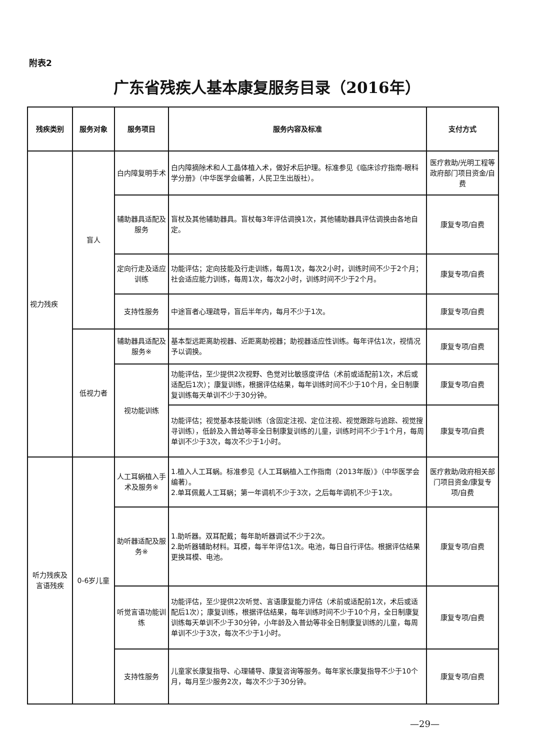附表2
广东省残疾人基本康复服务目录（2016年）
| 残疾类别 | 服务对象 | 服务项目 | 服务内容及标准 | 支付方式 |
| --- | --- | --- | --- | --- |
| 视力残疾 | 盲人 | 白内障复明手术 | 白内障摘除术和人工晶体植入术，做好术后护理。标准参见《临床诊疗指南-眼科学分册》（中华医学会编著，人民卫生出版社）。 | 医疗救助/光明工程等政府部门项目资金/自费 |
| | | 辅助器具适配及服务 | 盲杖及其他辅助器具。盲杖每3年评估调换1次，其他辅助器具评估调换由各地自定。 | 康复专项/自费 |
| | | 定向行走及适应训练 | 功能评估；定向技能及行走训练，每周1次，每次2小时，训练时间不少于2个月；社会适应能力训练，每周1次，每次2小时，训练时间不少于2个月。 | 康复专项/自费 |
| | | 支持性服务 | 中途盲者心理疏导，盲后半年内，每月不少于1次。 | 康复专项/自费 |
| | 低视力者 | 辅助器具适配及服务※ | 基本型远距离助视器、近距离助视器；助视器适应性训练。每年评估1次，视情况予以调换。 | 康复专项/自费 |
| | | 视功能训练 | 功能评估，至少提供2次视野、色觉对比敏感度评估（术前或适配前1次，术后或适配后1次）；康复训练，根据评估结果，每年训练时间不少于10个月，全日制康复训练每天单训不少于30分钟。 | 康复专项/自费 |
| | | | 功能评估；视觉基本技能训练（含固定注视、定位注视、视觉跟踪与追踪、视觉搜寻训练），低龄及入普幼等非全日制康复训练的儿童，训练时间不少于1个月，每周单训不少于3次，每次不少于1小时。 | 康复专项/自费 |
| 听力残疾及言语残疾 | 0-6岁儿童 | 人工耳蜗植入手术及服务※ | 1.植入人工耳蜗。标准参见《人工耳蜗植入工作指南（2013年版）》（中华医学会编著）。 2.单耳佩戴人工耳蜗；第一年调机不少于3次，之后每年调机不少于1次。 | 医疗救助/政府相关部门项目资金/康复专项/自费 |
| | | 助听器适配及服务※ | 1.助听器。双耳配戴；每年助听器调试不少于2次。 2.助听器辅助材料。耳模，每半年评估1次。电池，每日自行评估。根据评估结果更换耳模、电池。 | 康复专项/自费 |
| | | 听觉言语功能训练 | 功能评估，至少提供2次听觉、言语康复能力评估（术前或适配前1次，术后或适配后1次）；康复训练，根据评估结果，每年训练时间不少于10个月，全日制康复训练每天单训不少于30分钟，小年龄及入普幼等非全日制康复训练的儿童，每周单训不少于3次，每次不少于1小时。 | 康复专项/自费 |
| | | 支持性服务 | 儿童家长康复指导、心理辅导、康复咨询等服务。每年家长康复指导不少于10个月，每月至少服务2次，每次不少于30分钟。 | 康复专项/自费 |
—29—